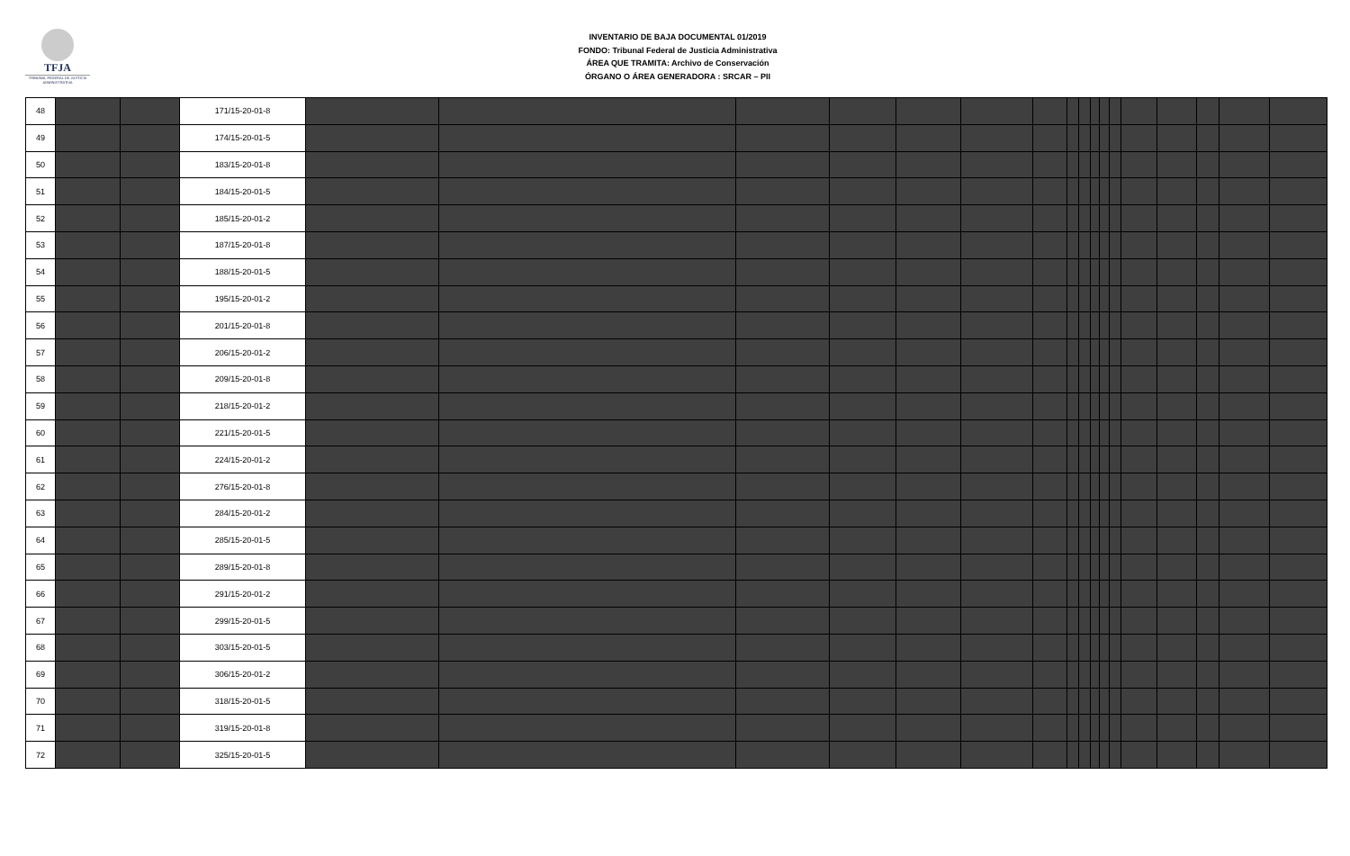TFJA
TRIBUNAL FEDERAL DE JUSTICIA ADMINISTRATIVA
INVENTARIO DE BAJA DOCUMENTAL 01/2019
FONDO: Tribunal Federal de Justicia Administrativa
ÁREA QUE TRAMITA: Archivo de Conservación
ÓRGANO O ÁREA GENERADORA : SRCAR – PII
| 48 | | | 171/15-20-01-8 | | | | | | | | | | | | | | | | | |
| 49 | | | 174/15-20-01-5 | | | | | | | | | | | | | | | | | |
| 50 | | | 183/15-20-01-8 | | | | | | | | | | | | | | | | | |
| 51 | | | 184/15-20-01-5 | | | | | | | | | | | | | | | | | |
| 52 | | | 185/15-20-01-2 | | | | | | | | | | | | | | | | | |
| 53 | | | 187/15-20-01-8 | | | | | | | | | | | | | | | | | |
| 54 | | | 188/15-20-01-5 | | | | | | | | | | | | | | | | | |
| 55 | | | 195/15-20-01-2 | | | | | | | | | | | | | | | | | |
| 56 | | | 201/15-20-01-8 | | | | | | | | | | | | | | | | | |
| 57 | | | 206/15-20-01-2 | | | | | | | | | | | | | | | | | |
| 58 | | | 209/15-20-01-8 | | | | | | | | | | | | | | | | | |
| 59 | | | 218/15-20-01-2 | | | | | | | | | | | | | | | | | |
| 60 | | | 221/15-20-01-5 | | | | | | | | | | | | | | | | | |
| 61 | | | 224/15-20-01-2 | | | | | | | | | | | | | | | | | |
| 62 | | | 276/15-20-01-8 | | | | | | | | | | | | | | | | | |
| 63 | | | 284/15-20-01-2 | | | | | | | | | | | | | | | | | |
| 64 | | | 285/15-20-01-5 | | | | | | | | | | | | | | | | | |
| 65 | | | 289/15-20-01-8 | | | | | | | | | | | | | | | | | |
| 66 | | | 291/15-20-01-2 | | | | | | | | | | | | | | | | | |
| 67 | | | 299/15-20-01-5 | | | | | | | | | | | | | | | | | |
| 68 | | | 303/15-20-01-5 | | | | | | | | | | | | | | | | | |
| 69 | | | 306/15-20-01-2 | | | | | | | | | | | | | | | | | |
| 70 | | | 318/15-20-01-5 | | | | | | | | | | | | | | | | | |
| 71 | | | 319/15-20-01-8 | | | | | | | | | | | | | | | | | |
| 72 | | | 325/15-20-01-5 | | | | | | | | | | | | | | | | | |